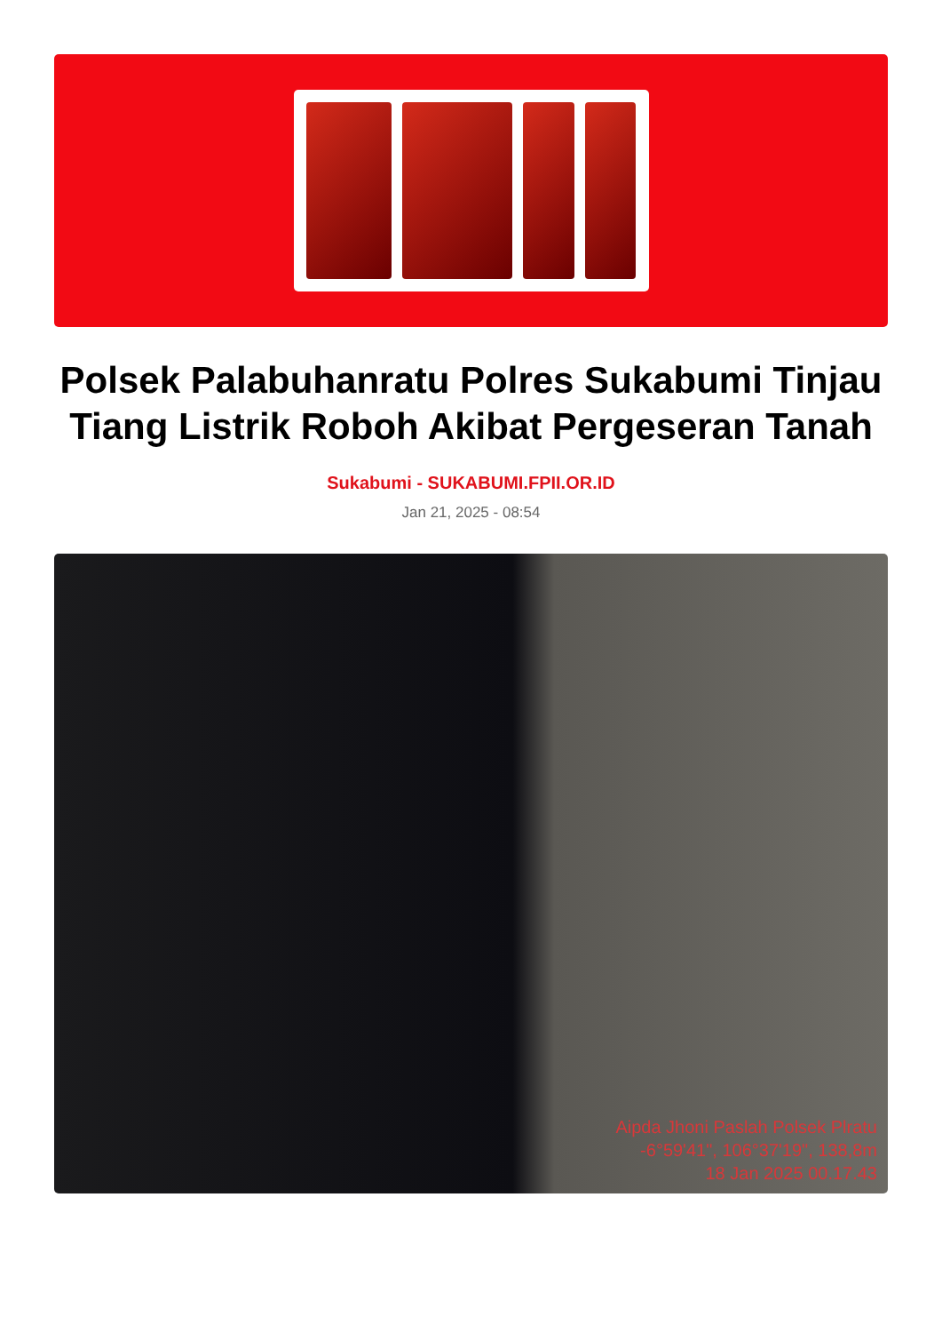Polsek Palabuhanratu Polres Sukabumi Tinjau Tiang Listrik Roboh Akibat Pergeseran Tanah
Sukabumi - SUKABUMI.FPII.OR.ID
Jan 21, 2025 - 08:54
Aipda Jhoni Paslah Polsek Plratu
-6°59'41", 106°37'19", 138,8m
18 Jan 2025 00.17.43